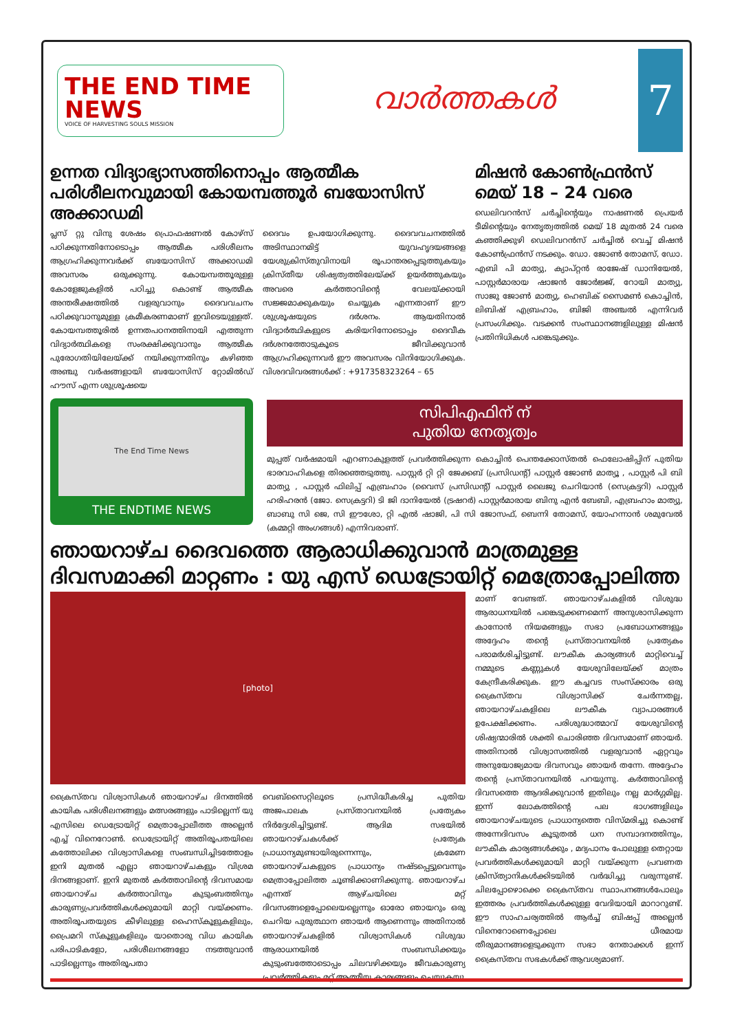THE END TIME NEWS
VOICE OF HARVESTING SOULS MISSION
വാർത്തകൾ
7
ഉന്നത വിദ്യാഭ്യാസത്തിനൊപ്പം ആത്മീക പരിശീലനവുമായി കോയമ്പത്തൂർ ബയോസിസ് അക്കാഡമി
പ്ലസ് റ്റു വിനു ശേഷം പ്രൊഫഷണൽ കോഴ്സ് പഠിക്കുന്നതിനോടൊപ്പം ആത്മീക പരിശീലനം ആഗ്രഹിക്കുന്നവർക്ക് ബയോസിസ് അക്കാഡമി അവസരം ഒരുക്കുന്നു. കോയമ്പത്തൂരുള്ള കോളേജുകളിൽ പഠിച്ചു കൊണ്ട് ആത്മീക അന്തരീക്ഷത്തിൽ വളരുവാനും ദൈവവചനം പഠിക്കുവാനുമുള്ള ക്രമീകരണമാണ് ഇവിടെയുള്ളത്. കോയമ്പത്തൂരിൽ ഉന്നതപഠനത്തിനായി എത്തുന്ന വിദ്യാർത്ഥികളെ സംരക്ഷിക്കുവാനും ആത്മീക പുരോഗതിയിലേയ്ക്ക് നയിക്കുന്നതിനും കഴിഞ്ഞ അഞ്ചു വർഷങ്ങളായി ബയോസിസ് റ്റോമിൽഡ് ഹൗസ് എന്ന ശുശ്രൂഷയെ
The End Time News
THE ENDTIME NEWS
ദൈവം ഉപയോഗിക്കുന്നു. ദൈവവചനത്തിൽ അടിസ്ഥാനമിട്ട് യുവഹൃദയങ്ങളെ യേശുക്രിസ്തുവിനായി രൂപാന്തരപ്പെടുത്തുകയും ക്രിസ്തീയ ശിഷ്യത്വത്തിലേയ്ക്ക് ഉയർത്തുകയും അവരെ കർത്താവിന്റെ വേലയ്ക്കായി സജ്ജമാക്കുകയും ചെയ്യുക എന്നതാണ് ഈ ശുശ്രൂഷയുടെ ദർശനം. ആയതിനാൽ വിദ്യാർത്ഥികളുടെ കരിയറിനോടൊപ്പം ദൈവീക ദർശനത്തോടുകൂടെ ജീവിക്കുവാൻ ആഗ്രഹിക്കുന്നവർ ഈ അവസരം വിനിയോഗിക്കുക. വിശദവിവരങ്ങൾക്ക് : +917358323264 – 65
മിഷൻ കോൺഫ്രൻസ് മെയ് 18 – 24 വരെ
ഡെലിവറൻസ് ചർച്ചിന്റെയും നാഷണൽ പ്രെയർ ടീമിന്റെയും നേതൃത്വത്തിൽ മെയ് 18 മുതൽ 24 വരെ കഞ്ഞിക്കുഴി ഡെലിവറൻസ് ചർച്ചിൽ വെച്ച് മിഷൻ കോൺഫ്രൻസ് നടക്കും. ഡോ. ജോൺ തോമസ്, ഡോ. എബി പി മാത്യു, ക്യാപ്റ്റൻ രാജേഷ് ഡാനിയേൽ, പാസ്റ്റർമാരായ ഷാജൻ ജോർജ്ജ്, റോയി മാത്യു, സാജു ജോൺ മാത്യു, ഹെബിക് സൈമൺ കൊച്ചിൻ, ലിബിഷ് എബ്രഹാം, ബിജി അഞ്ചൽ എന്നിവർ പ്രസംഗിക്കും. വടക്കൻ സംസ്ഥാനങ്ങളിലുള്ള മിഷൻ പ്രതിനിധികൾ പങ്കെടുക്കും.
സിപിഎഫിന് ന്
പുതിയ നേതൃത്വം
മുപ്പത് വർഷമായി എറണാകുളത്ത് പ്രവർത്തിക്കുന്ന കൊച്ചിൻ പെന്തക്കോസ്തൽ ഫെലോഷിപ്പിന് പുതിയ ഭാരവാഹികളെ തിരഞ്ഞെടുത്തു. പാസ്റ്റർ റ്റി റ്റി ജേക്കബ് (പ്രസിഡന്റ്) പാസ്റ്റർ ജോൺ മാത്യൂ , പാസ്റ്റർ പി ബി മാത്യു , പാസ്റ്റർ ഫിലിപ്പ് എബ്രഹാം (വൈസ് പ്രസിഡന്റ്) പാസ്റ്റർ ലൈജു ചെറിയാൻ (സെക്രട്ടറി) പാസ്റ്റർ ഹരിഹരൻ (ജോ. സെക്രട്ടറി) ടി ജി ദാനിയേൽ (ട്രഷറർ) പാസ്റ്റർമാരായ ബിനു എൻ ബേബി, എബ്രഹാം മാത്യു, ബാബു സി ജെ, സി ഈശോ, റ്റി എൽ ഷാജി, പി സി ജോസഫ്, ബെന്നി തോമസ്, യോഹന്നാൻ ശമുവേൽ (കമ്മറ്റി അംഗങ്ങൾ) എന്നിവരാണ്.
ഞായറാഴ്ച ദൈവത്തെ ആരാധിക്കുവാൻ മാത്രമുള്ള ദിവസമാക്കി മാറ്റണം : യു എസ് ഡെട്രോയിറ്റ് മെത്രോപ്പോലിത്ത
[photo]
ക്രൈസ്തവ വിശ്വാസികൾ ഞായറാഴ്ച ദിനത്തിൽ കായിക പരിശീലനങ്ങളും മത്സരങ്ങളും പാടില്ലെന്ന് യു എസിലെ ഡെട്രോയിറ്റ് മെത്രാപ്പോലീത്ത അല്ലെൻ എച്ച് വിനെറോൺ. ഡെട്രോയിറ്റ് അതിരൂപതയിലെ കത്തോലിക്ക വിശ്വാസികളെ സംബന്ധിച്ചിടത്തോളം ഇനി മുതൽ എല്ലാ ഞായറാഴ്ചകളും വിശ്രമ ദിനങ്ങളാണ്. ഇനി മുതൽ കർത്താവിന്റെ ദിവസമായ ഞായറാഴ്ച കർത്താവിനും കുടുംബത്തിനും കാരുണ്യപ്രവർത്തികൾക്കുമായി മാറ്റി വയ്ക്കണം. അതിരൂപതയുടെ കീഴിലുള്ള ഹൈസ്കൂളുകളിലും, പ്രൈമറി സ്കൂളുകളിലും യാതൊരു വിധ കായിക പരിപാടികളോ, പരിശീലനങ്ങളോ നടത്തുവാൻ പാടില്ലെന്നും അതിരൂപതാ
വെബ്സൈറ്റിലൂടെ പ്രസിദ്ധീകരിച്ച പുതിയ അജപാലക പ്രസ്താവനയിൽ പ്രത്യേകം നിർദ്ദേശിച്ചിട്ടുണ്ട്. ആദിമ സഭയിൽ ഞായറാഴ്ചകൾക്ക് പ്രത്യേക പ്രാധാന്യമുണ്ടായിരുന്നെന്നും, ക്രമേണ ഞായറാഴ്ചകളുടെ പ്രാധാന്യം നഷ്ടപ്പെട്ടുവെന്നും മെത്രാപ്പോലിത്ത ചൂണ്ടിക്കാണിക്കുന്നു. ഞായറാഴ്ച എന്നത് ആഴ്ചയിലെ മറ്റ് ദിവസങ്ങളെപ്പോലെയല്ലെന്നും ഓരോ ഞായറും ഒരു ചെറിയ പുരുത്ഥാന ഞായർ ആണെന്നും അതിനാൽ ഞായറാഴ്ചകളിൽ വിശ്വാസികൾ വിശുദ്ധ ആരാധനയിൽ സംബന്ധിക്കയും കുടുംബത്തോടൊപ്പം ചിലവഴിക്കയും ജീവകാരുണ്യ പ്രവർത്തികളും മറ്റ് ആത്മീയ കാര്യങ്ങളും ചെയ്യുകയു
മാണ് വേണ്ടത്. ഞായറാഴ്ചകളിൽ വിശുദ്ധ ആരാധനയിൽ പങ്കെടുക്കണമെന്ന് അനുശാസിക്കുന്ന കാനോൻ നിയമങ്ങളും സഭാ പ്രബോധനങ്ങളും അദ്ദേഹം തന്റെ പ്രസ്താവനയിൽ പ്രത്യേകം പരാമർശിച്ചിട്ടുണ്ട്. ലൗകീക കാര്യങ്ങൾ മാറ്റിവെച്ച് നമ്മുടെ കണ്ണുകൾ യേശുവിലേയ്ക്ക് മാത്രം കേന്ദ്രീകരിക്കുക. ഈ കച്ചവട സംസ്ക്കാരം ഒരു ക്രൈസ്തവ വിശ്വാസിക്ക് ചേർന്നതല്ല, ഞായറാഴ്ചകളിലെ ലൗകീക വ്യാപാരങ്ങൾ ഉപേക്ഷിക്കണം. പരിശുദ്ധാത്മാവ് യേശുവിന്റെ ശിഷ്യന്മാരിൽ ശക്തി ചൊരിഞ്ഞ ദിവസമാണ് ഞായർ. അതിനാൽ വിശ്വാസത്തിൽ വളരുവാൻ ഏറ്റവും അനുയോജ്യമായ ദിവസവും ഞായർ തന്നേ. അദ്ദേഹം തന്റെ പ്രസ്താവനയിൽ പറയുന്നു. കർത്താവിന്റെ ദിവസത്തെ ആദരിക്കുവാൻ ഇതിലും നല്ല മാർഗ്ഗമില്ല. ഇന്ന് ലോകത്തിന്റെ പല ഭാഗങ്ങളിലും ഞായറാഴ്ചയുടെ പ്രാധാന്യത്തെ വിസ്മരിച്ചു കൊണ്ട് അന്നേദിവസം കൂടുതൽ ധന സമ്പാദനത്തിനും, ലൗകീക കാര്യങ്ങൾക്കും , മദ്യപാനം പോലുള്ള തെറ്റായ പ്രവർത്തികൾക്കുമായി മാറ്റി വയ്ക്കുന്ന പ്രവണത ക്രിസ്ത്യാനികൾക്കിടയിൽ വർദ്ധിച്ചു വരുന്നുണ്ട്. ചിലപ്പോഴൊക്കെ ക്രൈസ്തവ സ്ഥാപനങ്ങൾപോലും ഇത്തരം പ്രവർത്തികൾക്കുള്ള വേദിയായി മാറാറുണ്ട്. ഈ സാഹചര്യത്തിൽ ആർച്ച് ബിഷപ്പ് അല്ലെൻ വിനെറോണെപ്പോലെ ധീരമായ തീരുമാനങ്ങളെടുക്കുന്ന സഭാ നേതാക്കൾ ഇന്ന് ക്രൈസ്തവ സഭകൾക്ക് ആവശ്യമാണ്.